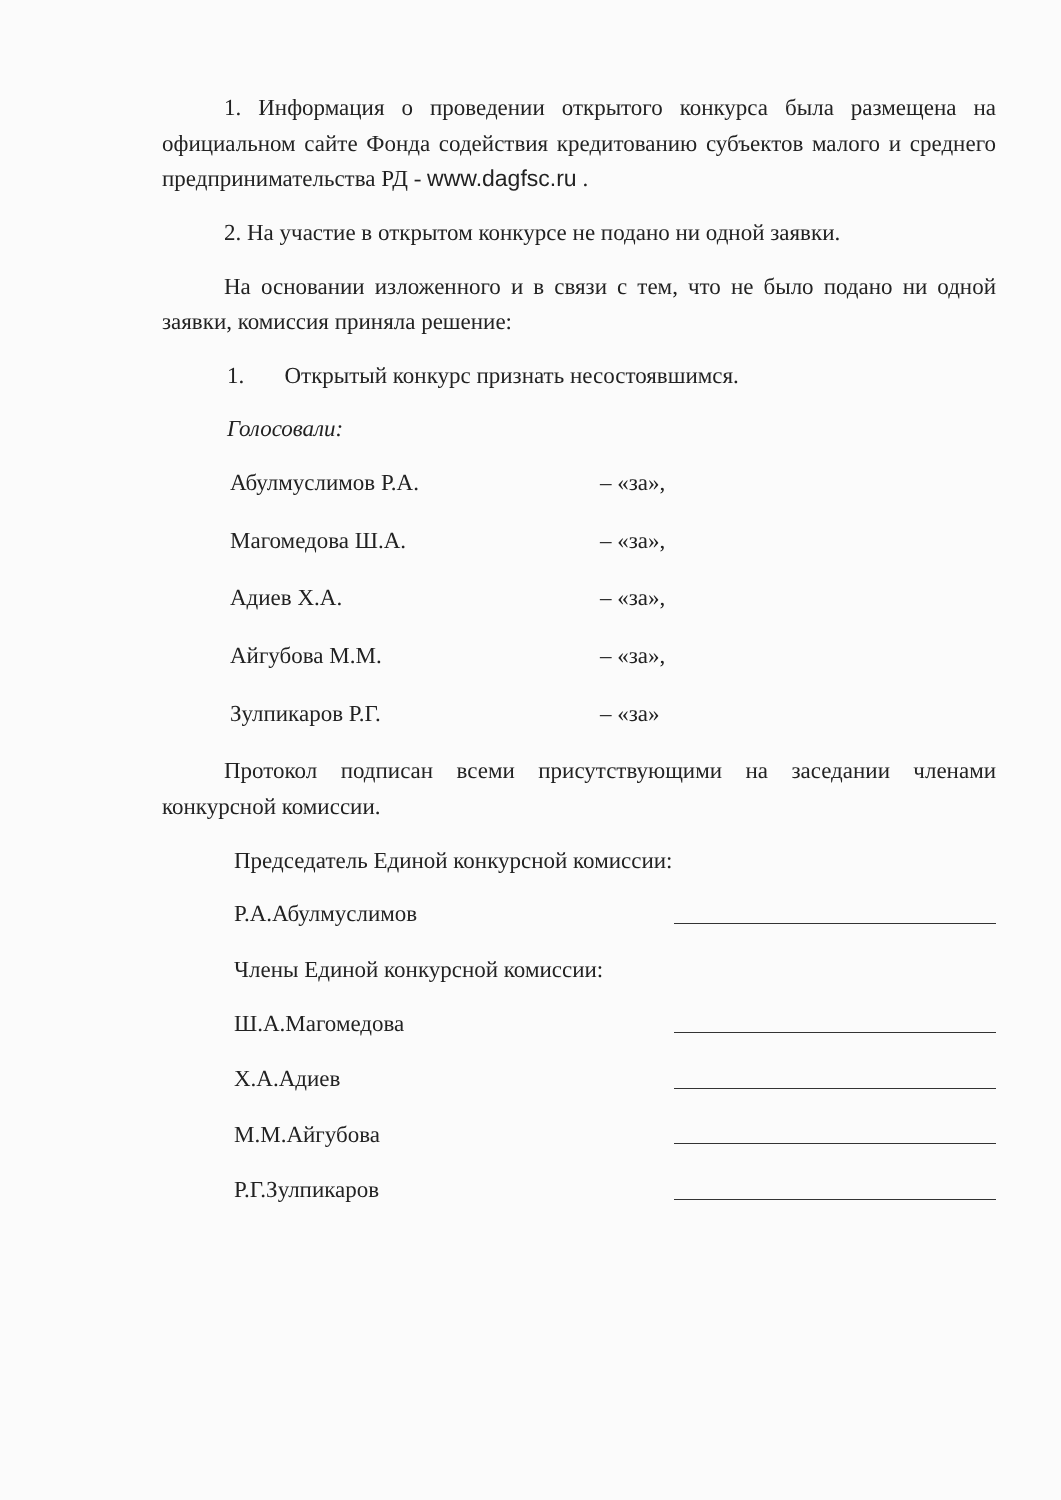1. Информация о проведении открытого конкурса была размещена на официальном сайте Фонда содействия кредитованию субъектов малого и среднего предпринимательства РД - www.dagfsc.ru .
2. На участие в открытом конкурсе не подано ни одной заявки.
На основании изложенного и в связи с тем, что не было подано ни одной заявки, комиссия приняла решение:
1. Открытый конкурс признать несостоявшимся.
Голосовали:
Абулмуслимов Р.А. – «за»,
Магомедова Ш.А. – «за»,
Адиев Х.А. – «за»,
Айгубова М.М. – «за»,
Зулпикаров Р.Г. – «за»
Протокол подписан всеми присутствующими на заседании членами конкурсной комиссии.
Председатель Единой конкурсной комиссии:
Р.А.Абулмуслимов
Члены Единой конкурсной комиссии:
Ш.А.Магомедова
Х.А.Адиев
М.М.Айгубова
Р.Г.Зулпикаров